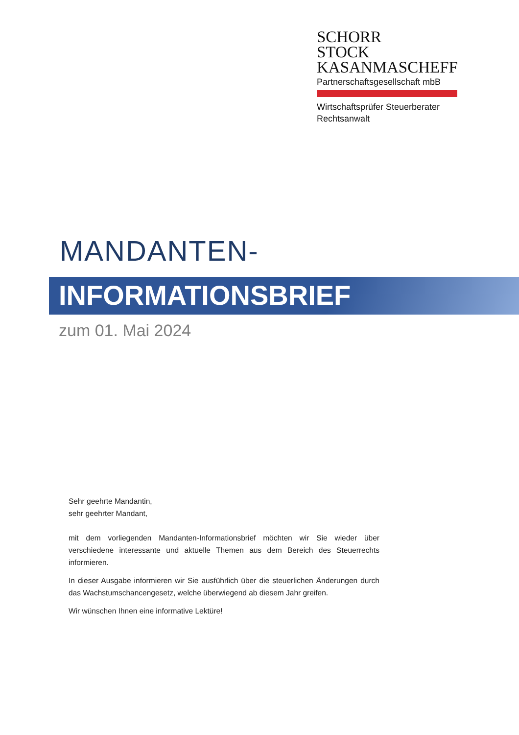SCHORR
STOCK
KASANMASCHEFF
Partnerschaftsgesellschaft mbB
Wirtschaftsprüfer Steuerberater
Rechtsanwalt
MANDANTEN-
INFORMATIONSBRIEF
zum 01. Mai 2024
Sehr geehrte Mandantin,
sehr geehrter Mandant,
mit dem vorliegenden Mandanten-Informationsbrief möchten wir Sie wieder über verschiedene interessante und aktuelle Themen aus dem Bereich des Steuerrechts informieren.
In dieser Ausgabe informieren wir Sie ausführlich über die steuerlichen Änderungen durch das Wachstumschancengesetz, welche überwiegend ab diesem Jahr greifen.
Wir wünschen Ihnen eine informative Lektüre!